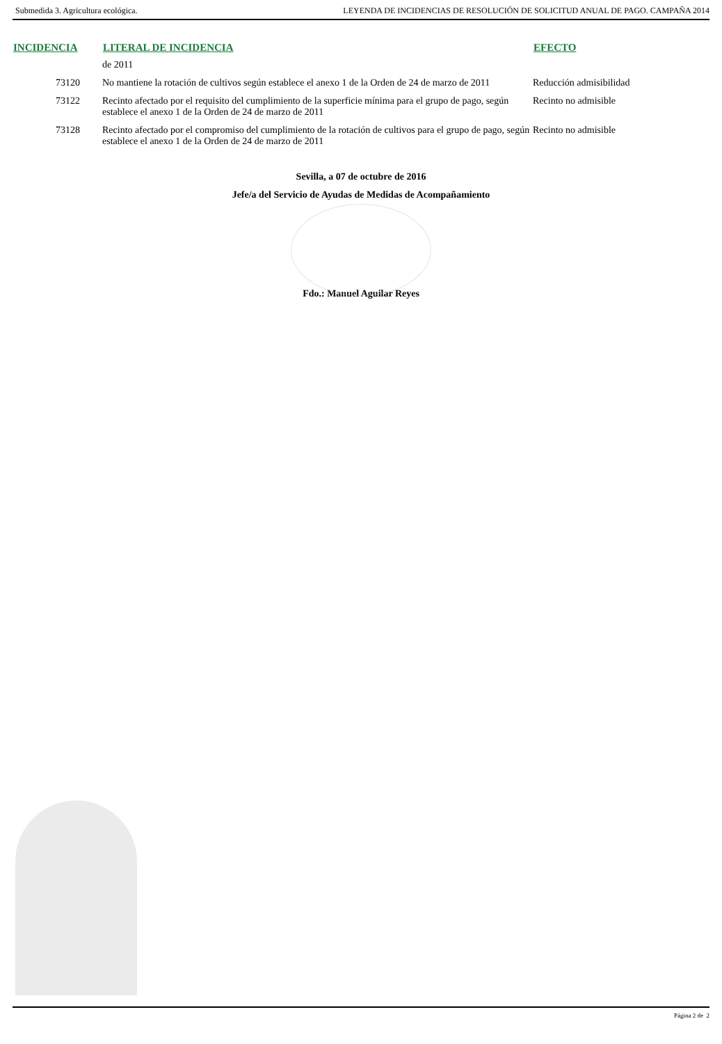Submedida 3. Agricultura ecológica. LEYENDA DE INCIDENCIAS DE RESOLUCIÓN DE SOLICITUD ANUAL DE PAGO. CAMPAÑA 2014
| INCIDENCIA | LITERAL DE INCIDENCIA | EFECTO |
| --- | --- | --- |
| | de 2011 | |
| 73120 | No mantiene la rotación de cultivos según establece el anexo 1 de la Orden de 24 de marzo de 2011 | Reducción admisibilidad |
| 73122 | Recinto afectado por el requisito del cumplimiento de la superficie mínima para el grupo de pago, según establece el anexo 1 de la Orden de 24 de marzo de 2011 | Recinto no admisible |
| 73128 | Recinto afectado por el compromiso del cumplimiento de la rotación de cultivos para el grupo de pago, según establece el anexo 1 de la Orden de 24 de marzo de 2011 | Recinto no admisible |
Sevilla, a 07 de octubre de 2016
Jefe/a del Servicio de Ayudas de Medidas de Acompañamiento
Fdo.: Manuel Aguilar Reyes
Página 2 de 2